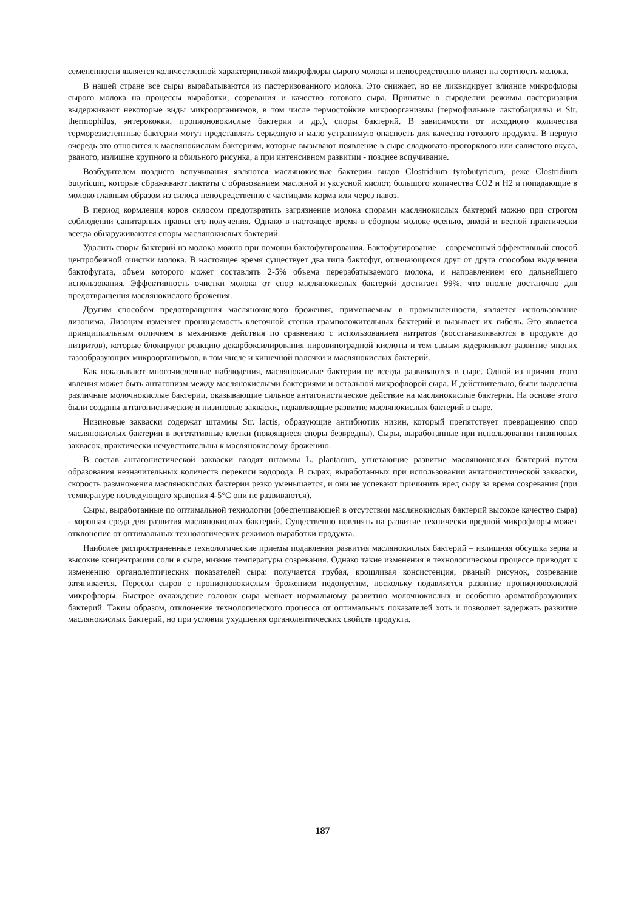семененности является количественной характеристикой микрофлоры сырого молока и непосредственно влияет на сортность молока.
В нашей стране все сыры вырабатываются из пастеризованного молока. Это снижает, но не ликвидирует влияние микрофлоры сырого молока на процессы выработки, созревания и качество готового сыра. Принятые в сыроделии режимы пастеризации выдерживают некоторые виды микроорганизмов, в том числе термостойкие микроорганизмы (термофильные лактобациллы и Str. thermophilus, энтерококки, пропионовокислые бактерии и др.), споры бактерий. В зависимости от исходного количества терморезистентные бактерии могут представлять серьезную и мало устранимую опасность для качества готового продукта. В первую очередь это относится к маслянокислым бактериям, которые вызывают появление в сыре сладковато-прогорклого или салистого вкуса, рваного, излишне крупного и обильного рисунка, а при интенсивном развитии - позднее вспучивание.
Возбудителем позднего вспучивания являются маслянокислые бактерии видов Clostridium tyrobutyricum, реже Clostridium butyricum, которые сбраживают лактаты с образованием масляной и уксусной кислот, большого количества CO2 и H2 и попадающие в молоко главным образом из силоса непосредственно с частицами корма или через навоз.
В период кормления коров силосом предотвратить загрязнение молока спорами маслянокислых бактерий можно при строгом соблюдении санитарных правил его получения. Однако в настоящее время в сборном молоке осенью, зимой и весной практически всегда обнаруживаются споры маслянокислых бактерий.
Удалить споры бактерий из молока можно при помощи бактофугирования. Бактофугирование – современный эффективный способ центробежной очистки молока. В настоящее время существует два типа бактофуг, отличающихся друг от друга способом выделения бактофугата, объем которого может составлять 2-5% объема перерабатываемого молока, и направлением его дальнейшего использования. Эффективность очистки молока от спор маслянокислых бактерий достигает 99%, что вполне достаточно для предотвращения маслянокислого брожения.
Другим способом предотвращения маслянокислого брожения, применяемым в промышленности, является использование лизоцима. Лизоцим изменяет проницаемость клеточной стенки грамположительных бактерий и вызывает их гибель. Это является принципиальным отличием в механизме действия по сравнению с использованием нитратов (восстанавливаются в продукте до нитритов), которые блокируют реакцию декарбоксилирования пировиноградной кислоты и тем самым задерживают развитие многих газообразующих микроорганизмов, в том числе и кишечной палочки и маслянокислых бактерий.
Как показывают многочисленные наблюдения, маслянокислые бактерии не всегда развиваются в сыре. Одной из причин этого явления может быть антагонизм между маслянокислыми бактериями и остальной микрофлорой сыра. И действительно, были выделены различные молочнокислые бактерии, оказывающие сильное антагонистическое действие на маслянокислые бактерии. На основе этого были созданы антагонистические и низиновые закваски, подавляющие развитие маслянокислых бактерий в сыре.
Низиновые закваски содержат штаммы Str. lactis, образующие антибиотик низин, который препятствует превращению спор маслянокислых бактерии в вегетативные клетки (покоящиеся споры безвредны). Сыры, выработанные при использовании низиновых заквасок, практически нечувствительны к маслянокислому брожению.
В состав антагонистической закваски входят штаммы L. plantarum, угнетающие развитие маслянокислых бактерий путем образования незначительных количеств перекиси водорода. В сырах, выработанных при использовании антагонистической закваски, скорость размножения маслянокислых бактерии резко уменьшается, и они не успевают причинить вред сыру за время созревания (при температуре последующего хранения 4-5°C они не развиваются).
Сыры, выработанные по оптимальной технологии (обеспечивающей в отсутствии маслянокислых бактерий высокое качество сыра) - хорошая среда для развития маслянокислых бактерий. Существенно повлиять на развитие технически вредной микрофлоры может отклонение от оптимальных технологических режимов выработки продукта.
Наиболее распространенные технологические приемы подавления развития маслянокислых бактерий – излишняя обсушка зерна и высокие концентрации соли в сыре, низкие температуры созревания. Однако такие изменения в технологическом процессе приводят к изменению органолептических показателей сыра: получается грубая, крошливая консистенция, рваный рисунок, созревание затягивается. Пересол сыров с пропионовокислым брожением недопустим, поскольку подавляется развитие пропионовокислой микрофлоры. Быстрое охлаждение головок сыра мешает нормальному развитию молочнокислых и особенно ароматобразующих бактерий. Таким образом, отклонение технологического процесса от оптимальных показателей хоть и позволяет задержать развитие маслянокислых бактерий, но при условии ухудшения органолептических свойств продукта.
187